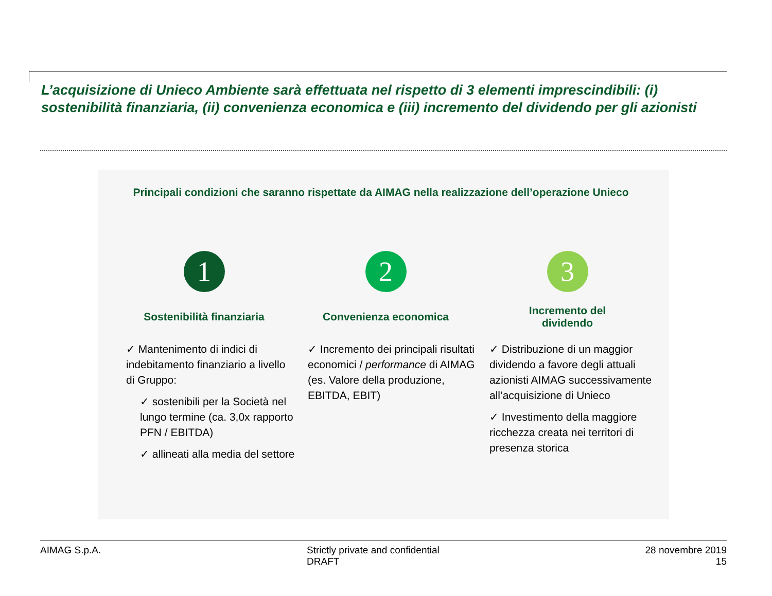L’acquisizione di Unieco Ambiente sarà effettuata nel rispetto di 3 elementi imprescindibili: (i) sostenibilità finanziaria, (ii) convenienza economica e (iii) incremento del dividendo per gli azionisti
Principali condizioni che saranno rispettate da AIMAG nella realizzazione dell’operazione Unieco
1
Sostenibilità finanziaria
✓ Mantenimento di indici di indebitamento finanziario a livello di Gruppo:
✓ sostenibili per la Società nel lungo termine (ca. 3,0x rapporto PFN / EBITDA)
✓ allineati alla media del settore
2
Convenienza economica
✓ Incremento dei principali risultati economici / performance di AIMAG (es. Valore della produzione, EBITDA, EBIT)
3
Incremento del
dividendo
✓ Distribuzione di un maggior dividendo a favore degli attuali azionisti AIMAG successivamente all’acquisizione di Unieco
✓ Investimento della maggiore ricchezza creata nei territori di presenza storica
AIMAG S.p.A. Strictly private and confidential
DRAFT
28 novembre 2019
15